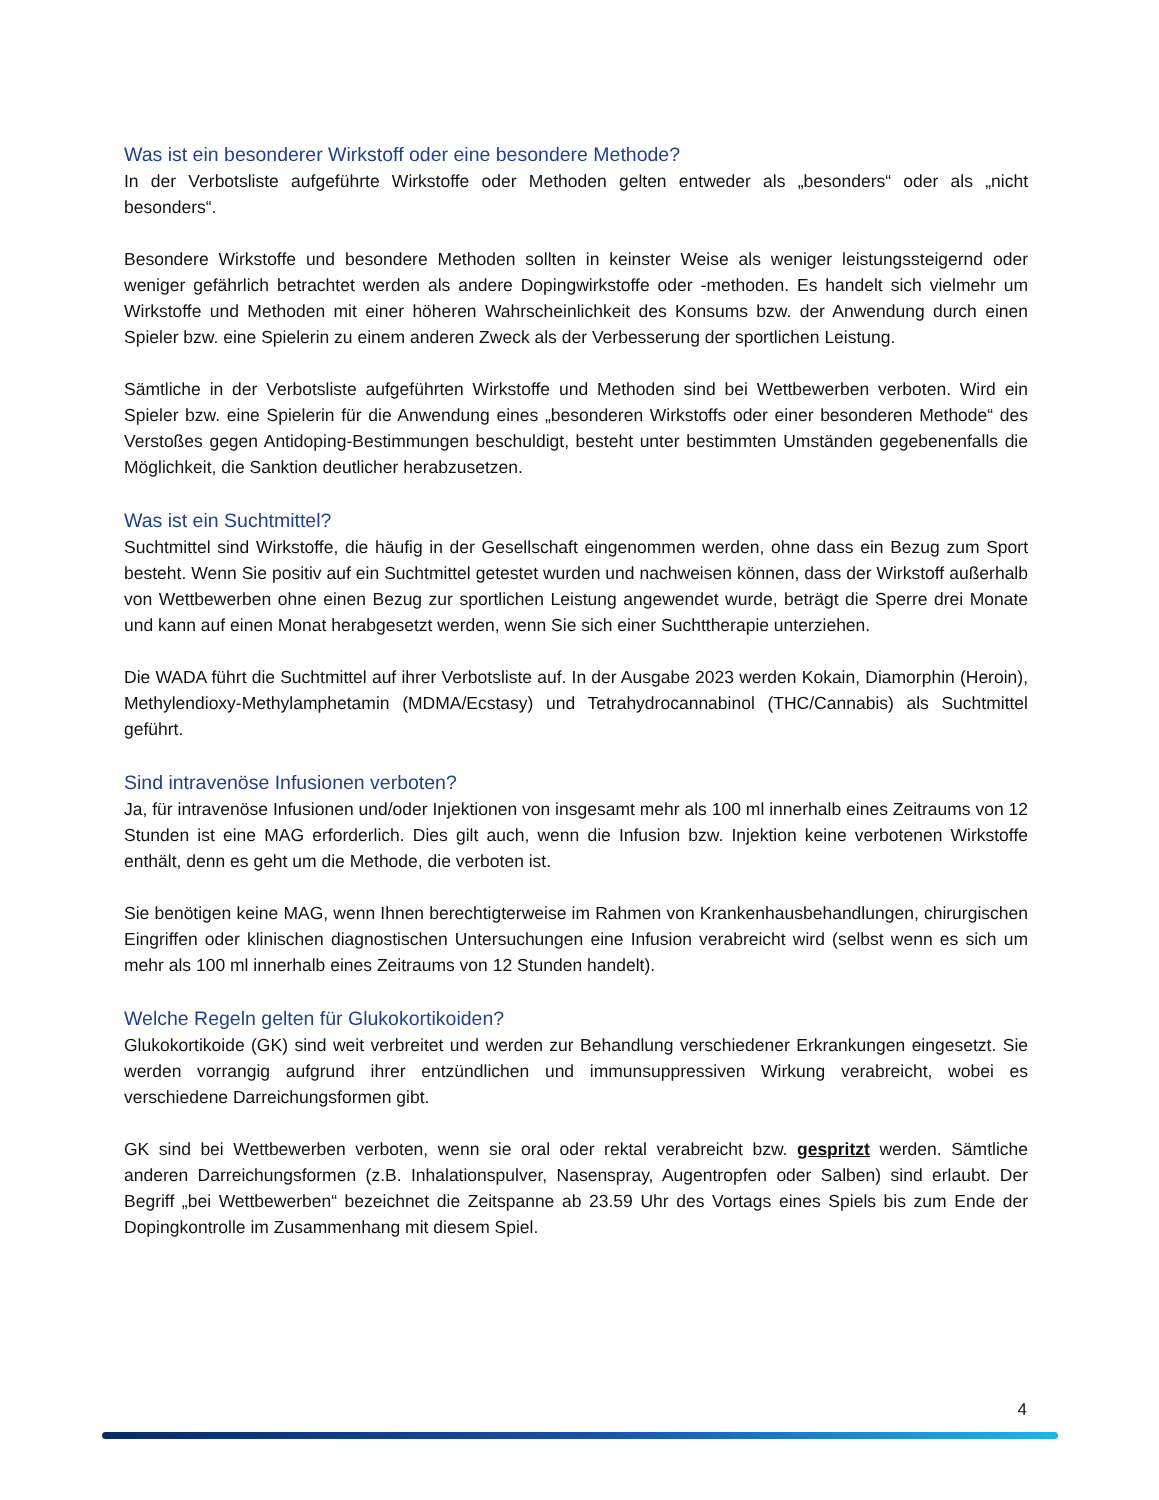Was ist ein besonderer Wirkstoff oder eine besondere Methode?
In der Verbotsliste aufgeführte Wirkstoffe oder Methoden gelten entweder als „besonders“ oder als „nicht besonders“.
Besondere Wirkstoffe und besondere Methoden sollten in keinster Weise als weniger leistungssteigernd oder weniger gefährlich betrachtet werden als andere Dopingwirkstoffe oder -methoden. Es handelt sich vielmehr um Wirkstoffe und Methoden mit einer höheren Wahrscheinlichkeit des Konsums bzw. der Anwendung durch einen Spieler bzw. eine Spielerin zu einem anderen Zweck als der Verbesserung der sportlichen Leistung.
Sämtliche in der Verbotsliste aufgeführten Wirkstoffe und Methoden sind bei Wettbewerben verboten. Wird ein Spieler bzw. eine Spielerin für die Anwendung eines „besonderen Wirkstoffs oder einer besonderen Methode“ des Verstoßes gegen Antidoping-Bestimmungen beschuldigt, besteht unter bestimmten Umständen gegebenenfalls die Möglichkeit, die Sanktion deutlicher herabzusetzen.
Was ist ein Suchtmittel?
Suchtmittel sind Wirkstoffe, die häufig in der Gesellschaft eingenommen werden, ohne dass ein Bezug zum Sport besteht. Wenn Sie positiv auf ein Suchtmittel getestet wurden und nachweisen können, dass der Wirkstoff außerhalb von Wettbewerben ohne einen Bezug zur sportlichen Leistung angewendet wurde, beträgt die Sperre drei Monate und kann auf einen Monat herabgesetzt werden, wenn Sie sich einer Suchttherapie unterziehen.
Die WADA führt die Suchtmittel auf ihrer Verbotsliste auf. In der Ausgabe 2023 werden Kokain, Diamorphin (Heroin), Methylendioxy-Methylamphetamin (MDMA/Ecstasy) und Tetrahydrocannabinol (THC/Cannabis) als Suchtmittel geführt.
Sind intravenöse Infusionen verboten?
Ja, für intravenöse Infusionen und/oder Injektionen von insgesamt mehr als 100 ml innerhalb eines Zeitraums von 12 Stunden ist eine MAG erforderlich. Dies gilt auch, wenn die Infusion bzw. Injektion keine verbotenen Wirkstoffe enthält, denn es geht um die Methode, die verboten ist.
Sie benötigen keine MAG, wenn Ihnen berechtigterweise im Rahmen von Krankenhausbehandlungen, chirurgischen Eingriffen oder klinischen diagnostischen Untersuchungen eine Infusion verabreicht wird (selbst wenn es sich um mehr als 100 ml innerhalb eines Zeitraums von 12 Stunden handelt).
Welche Regeln gelten für Glukokortikoiden?
Glukokortikoide (GK) sind weit verbreitet und werden zur Behandlung verschiedener Erkrankungen eingesetzt. Sie werden vorrangig aufgrund ihrer entzündlichen und immunsuppressiven Wirkung verabreicht, wobei es verschiedene Darreichungsformen gibt.
GK sind bei Wettbewerben verboten, wenn sie oral oder rektal verabreicht bzw. gespritzt werden. Sämtliche anderen Darreichungsformen (z.B. Inhalationspulver, Nasenspray, Augentropfen oder Salben) sind erlaubt. Der Begriff „bei Wettbewerben“ bezeichnet die Zeitspanne ab 23.59 Uhr des Vortags eines Spiels bis zum Ende der Dopingkontrolle im Zusammenhang mit diesem Spiel.
4